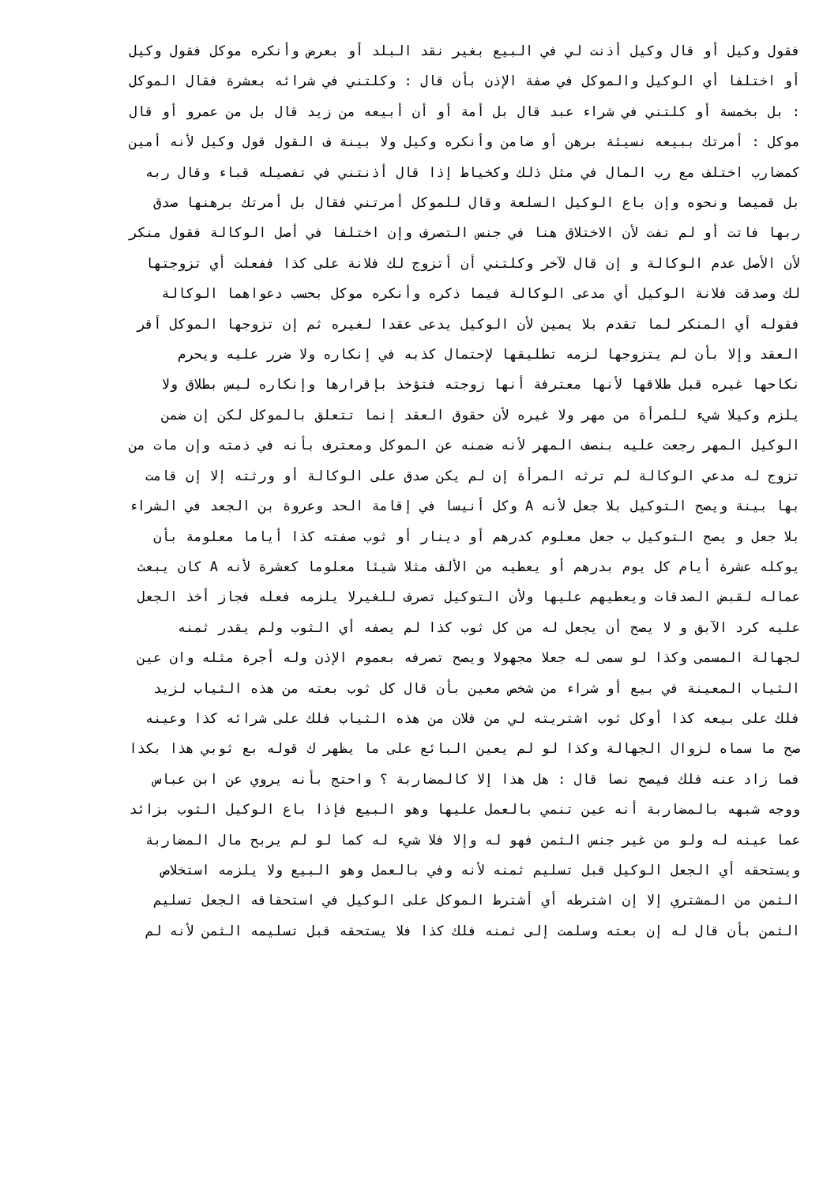فقول وكيل أو قال وكيل أذنت لي في البيع بغير نقد البلد أو بعرض وأنكره موكل فقول وكيل
أو اختلفا أي الوكيل والموكل في صفة الإذن بأن قال : وكلتني في شرائه بعشرة فقال الموكل
: بل بخمسة أو كلتني في شراء عبد قال بل أمة أو أن أبيعه من زيد قال بل من عمرو أو قال
موكل : أمرتك ببيعه نسيئة برهن أو ضامن وأنكره وكيل ولا بينة ف القول قول وكيل لأنه أمين
كمضارب اختلف مع رب المال في مثل ذلك وكخياط إذا قال أذنتني في تفصيله قباء وقال ربه
بل قميصا ونحوه وإن باع الوكيل السلعة وقال للموكل أمرتني فقال بل أمرتك برهنها صدق
ربها فاتت أو لم تفت لأن الاختلاق هنا في جنس التصرف وإن اختلفا في أصل الوكالة فقول منكر
لأن الأصل عدم الوكالة و إن قال لآخر وكلتني أن أتزوج لك فلانة على كذا ففعلت أي تزوجتها
لك وصدقت فلانة الوكيل أي مدعى الوكالة فيما ذكره وأنكره موكل بحسب دعواهما الوكالة
فقوله أي المنكر لما تقدم بلا يمين لأن الوكيل يدعى عقدا لغيره ثم إن تزوجها الموكل أقر
العقد وإلا بأن لم يتزوجها لزمه تطليقها لإحتمال كذبه في إنكاره ولا ضرر عليه ويحرم
نكاحها غيره قبل طلاقها لأنها معترفة أنها زوجته فتؤخذ بإقرارها وإنكاره ليس بطلاق ولا
يلزم وكيلا شيء للمرأة من مهر ولا غيره لأن حقوق العقد إنما تتعلق بالموكل لكن إن ضمن
الوكيل المهر رجعت عليه بنصف المهر لأنه ضمنه عن الموكل ومعترف بأنه في ذمته وإن مات من
تزوج له مدعي الوكالة لم ترثه المرأة إن لم يكن صدق على الوكالة أو ورثته إلا إن قامت
بها بينة ويصح التوكيل بلا جعل لأنه A وكل أنيسا في إقامة الحد وعروة بن الجعد في الشراء
بلا جعل و يصح التوكيل ب جعل معلوم كدرهم أو دينار أو ثوب صفته كذا أياما معلومة بأن
يوكله عشرة أيام كل يوم بدرهم أو يعطيه من الألف مثلا شيئا معلوما كعشرة لأنه A كان يبعث
عماله لقبض الصدقات ويعطيهم عليها ولأن التوكيل تصرف للغيرلا يلزمه فعله فجاز أخذ الجعل
عليه كرد الآبق و لا يصح أن يجعل له من كل ثوب كذا لم يصفه أي الثوب ولم يقدر ثمنه
لجهالة المسمى وكذا لو سمى له جعلا مجهولا ويصح تصرفه بعموم الإذن وله أجرة مثله وان عين
الثياب المعينة في بيع أو شراء من شخص معين بأن قال كل ثوب بعته من هذه الثياب لزيد
فلك على بيعه كذا أوكل ثوب اشتريته لي من فلان من هذه الثياب فلك على شرائه كذا وعينه
صح ما سماه لزوال الجهالة وكذا لو لم يعين البائع على ما يظهر ك قوله بع ثوبي هذا بكذا
فما زاد عنه فلك فيصح نصا قال : هل هذا إلا كالمضاربة ؟ واحتج بأنه يروي عن ابن عباس
ووجه شبهه بالمضاربة أنه عين تنمي بالعمل عليها وهو البيع فإذا باع الوكيل الثوب بزائد
عما عينه له ولو من غير جنس الثمن فهو له وإلا فلا شيء له كما لو لم يربح مال المضاربة
ويستحقه أي الجعل الوكيل قبل تسليم ثمنه لأنه وفي بالعمل وهو البيع ولا يلزمه استخلاص
الثمن من المشتري إلا إن اشترطه أي أشترط الموكل على الوكيل في استحقاقه الجعل تسليم
الثمن بأن قال له إن بعته وسلمت إلى ثمنه فلك كذا فلا يستحقه قبل تسليمه الثمن لأنه لم